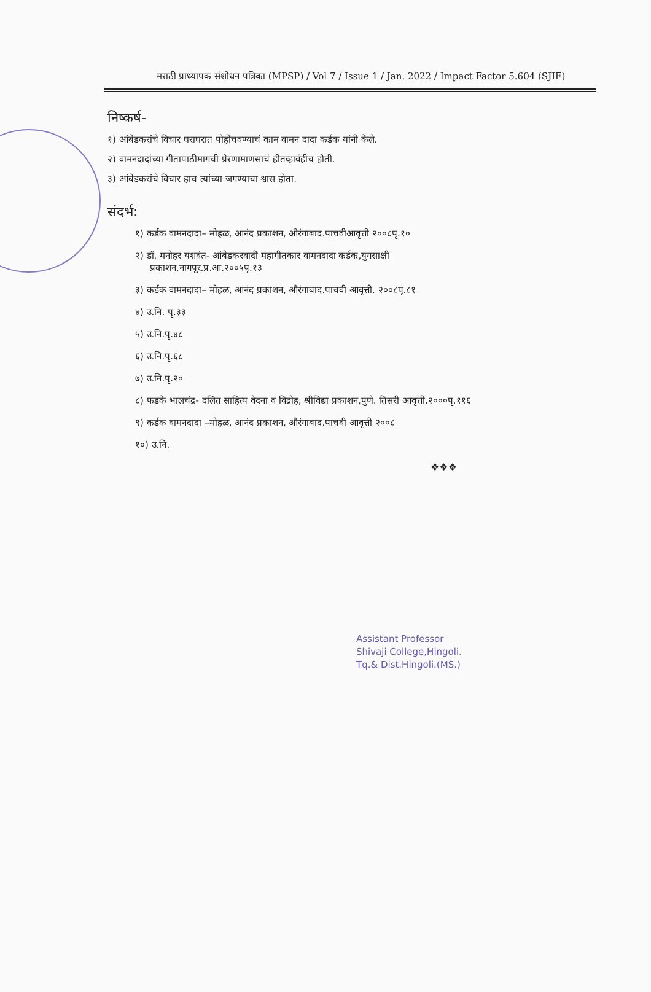मराठी प्राध्यापक संशोधन पत्रिका (MPSP) / Vol 7 / Issue 1 / Jan. 2022 / Impact Factor 5.604 (SJIF)
निष्कर्ष-
१) आंबेडकरांचे विचार घराघरात पोहोचवण्याचं काम वामन दादा कर्डक यांनी केले.
२) वामनदादांच्या गीतापाठीमागची प्रेरणामाणसाचं हीतव्हावंहीच होती.
३) आंबेडकरांचे विचार हाच त्यांच्या जगण्याचा श्वास होता.
संदर्भ:
१) कर्डक वामनदादा– मोहळ, आनंद प्रकाशन, औरंगाबाद.पाचवीआवृत्ती २००८पृ.१०
२) डॉ. मनोहर यशवंत- आंबेडकरवादी महागीतकार वामनदादा कर्डक,युगसाक्षी
प्रकाशन,नागपूर.प्र.आ.२००५पृ.१३
३) कर्डक वामनदादा– मोहळ, आनंद प्रकाशन, औरंगाबाद.पाचवी आवृत्ती. २००८पृ.८१
४) उ.नि. पृ.३३
५) उ.नि.पृ.४८
६) उ.नि.पृ.६८
७) उ.नि.पृ.२०
८) फडके भालचंद्र- दलित साहित्य वेदना व विद्रोह, श्रीविद्या प्रकाशन,पुणे. तिसरी आवृत्ती.२०००पृ.११६
९) कर्डक वामनदादा –मोहळ, आनंद प्रकाशन, औरंगाबाद.पाचवी आवृत्ती २००८
१०) उ.नि.
❖❖❖
Assistant Professor
Shivaji College,Hingoli.
Tq.& Dist.Hingoli.(MS.)